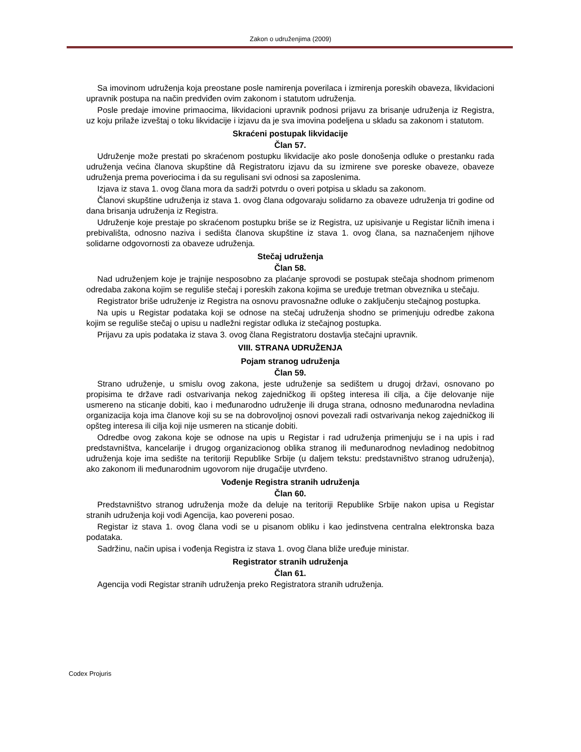Zakon o udruženjima (2009)
Sa imovinom udruženja koja preostane posle namirenja poverilaca i izmirenja poreskih obaveza, likvidacioni upravnik postupa na način predviđen ovim zakonom i statutom udruženja.
Posle predaje imovine primaocima, likvidacioni upravnik podnosi prijavu za brisanje udruženja iz Registra, uz koju prilaže izveštaj o toku likvidacije i izjavu da je sva imovina podeljena u skladu sa zakonom i statutom.
Skraćeni postupak likvidacije
Član 57.
Udruženje može prestati po skraćenom postupku likvidacije ako posle donošenja odluke o prestanku rada udruženja većina članova skupštine dâ Registratoru izjavu da su izmirene sve poreske obaveze, obaveze udruženja prema poveriocima i da su regulisani svi odnosi sa zaposlenima.
Izjava iz stava 1. ovog člana mora da sadrži potvrdu o overi potpisa u skladu sa zakonom.
Članovi skupštine udruženja iz stava 1. ovog člana odgovaraju solidarno za obaveze udruženja tri godine od dana brisanja udruženja iz Registra.
Udruženje koje prestaje po skraćenom postupku briše se iz Registra, uz upisivanje u Registar ličnih imena i prebivališta, odnosno naziva i sedišta članova skupštine iz stava 1. ovog člana, sa naznačenjem njihove solidarne odgovornosti za obaveze udruženja.
Stečaj udruženja
Član 58.
Nad udruženjem koje je trajnije nesposobno za plaćanje sprovodi se postupak stečaja shodnom primenom odredaba zakona kojim se reguliše stečaj i poreskih zakona kojima se uređuje tretman obveznika u stečaju.
Registrator briše udruženje iz Registra na osnovu pravosnažne odluke o zaključenju stečajnog postupka.
Na upis u Registar podataka koji se odnose na stečaj udruženja shodno se primenjuju odredbe zakona kojim se reguliše stečaj o upisu u nadležni registar odluka iz stečajnog postupka.
Prijavu za upis podataka iz stava 3. ovog člana Registratoru dostavlja stečajni upravnik.
VIII. STRANA UDRUŽENJA
Pojam stranog udruženja
Član 59.
Strano udruženje, u smislu ovog zakona, jeste udruženje sa sedištem u drugoj državi, osnovano po propisima te države radi ostvarivanja nekog zajedničkog ili opšteg interesa ili cilja, a čije delovanje nije usmereno na sticanje dobiti, kao i međunarodno udruženje ili druga strana, odnosno međunarodna nevladina organizacija koja ima članove koji su se na dobrovoljnoj osnovi povezali radi ostvarivanja nekog zajedničkog ili opšteg interesa ili cilja koji nije usmeren na sticanje dobiti.
Odredbe ovog zakona koje se odnose na upis u Registar i rad udruženja primenjuju se i na upis i rad predstavništva, kancelarije i drugog organizacionog oblika stranog ili međunarodnog nevladinog nedobitnog udruženja koje ima sedište na teritoriji Republike Srbije (u daljem tekstu: predstavništvo stranog udruženja), ako zakonom ili međunarodnim ugovorom nije drugačije utvrđeno.
Vođenje Registra stranih udruženja
Član 60.
Predstavništvo stranog udruženja može da deluje na teritoriji Republike Srbije nakon upisa u Registar stranih udruženja koji vodi Agencija, kao povereni posao.
Registar iz stava 1. ovog člana vodi se u pisanom obliku i kao jedinstvena centralna elektronska baza podataka.
Sadržinu, način upisa i vođenja Registra iz stava 1. ovog člana bliže uređuje ministar.
Registrator stranih udruženja
Član 61.
Agencija vodi Registar stranih udruženja preko Registratora stranih udruženja.
Codex Projuris